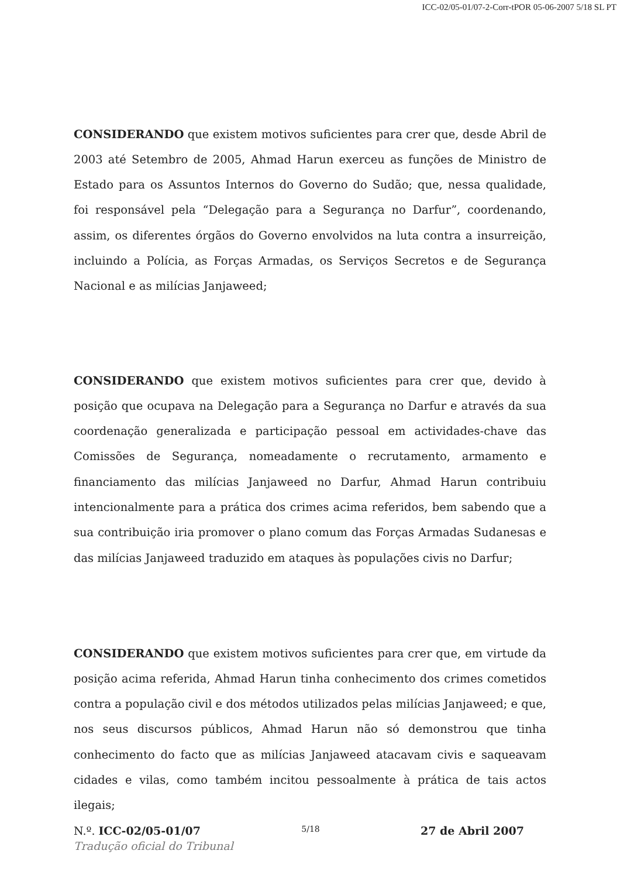ICC-02/05-01/07-2-Corr-tPOR 05-06-2007 5/18 SL PT
CONSIDERANDO que existem motivos suficientes para crer que, desde Abril de 2003 até Setembro de 2005, Ahmad Harun exerceu as funções de Ministro de Estado para os Assuntos Internos do Governo do Sudão; que, nessa qualidade, foi responsável pela “Delegação para a Segurança no Darfur”, coordenando, assim, os diferentes órgãos do Governo envolvidos na luta contra a insurreição, incluindo a Polícia, as Forças Armadas, os Serviços Secretos e de Segurança Nacional e as milícias Janjaweed;
CONSIDERANDO que existem motivos suficientes para crer que, devido à posição que ocupava na Delegação para a Segurança no Darfur e através da sua coordenação generalizada e participação pessoal em actividades-chave das Comissões de Segurança, nomeadamente o recrutamento, armamento e financiamento das milícias Janjaweed no Darfur, Ahmad Harun contribuiu intencionalmente para a prática dos crimes acima referidos, bem sabendo que a sua contribuição iria promover o plano comum das Forças Armadas Sudanesas e das milícias Janjaweed traduzido em ataques às populações civis no Darfur;
CONSIDERANDO que existem motivos suficientes para crer que, em virtude da posição acima referida, Ahmad Harun tinha conhecimento dos crimes cometidos contra a população civil e dos métodos utilizados pelas milícias Janjaweed; e que, nos seus discursos públicos, Ahmad Harun não só demonstrou que tinha conhecimento do facto que as milícias Janjaweed atacavam civis e saqueavam cidades e vilas, como também incitou pessoalmente à prática de tais actos ilegais;
N.º. ICC-02/05-01/07 5/18 27 de Abril 2007
Tradução oficial do Tribunal